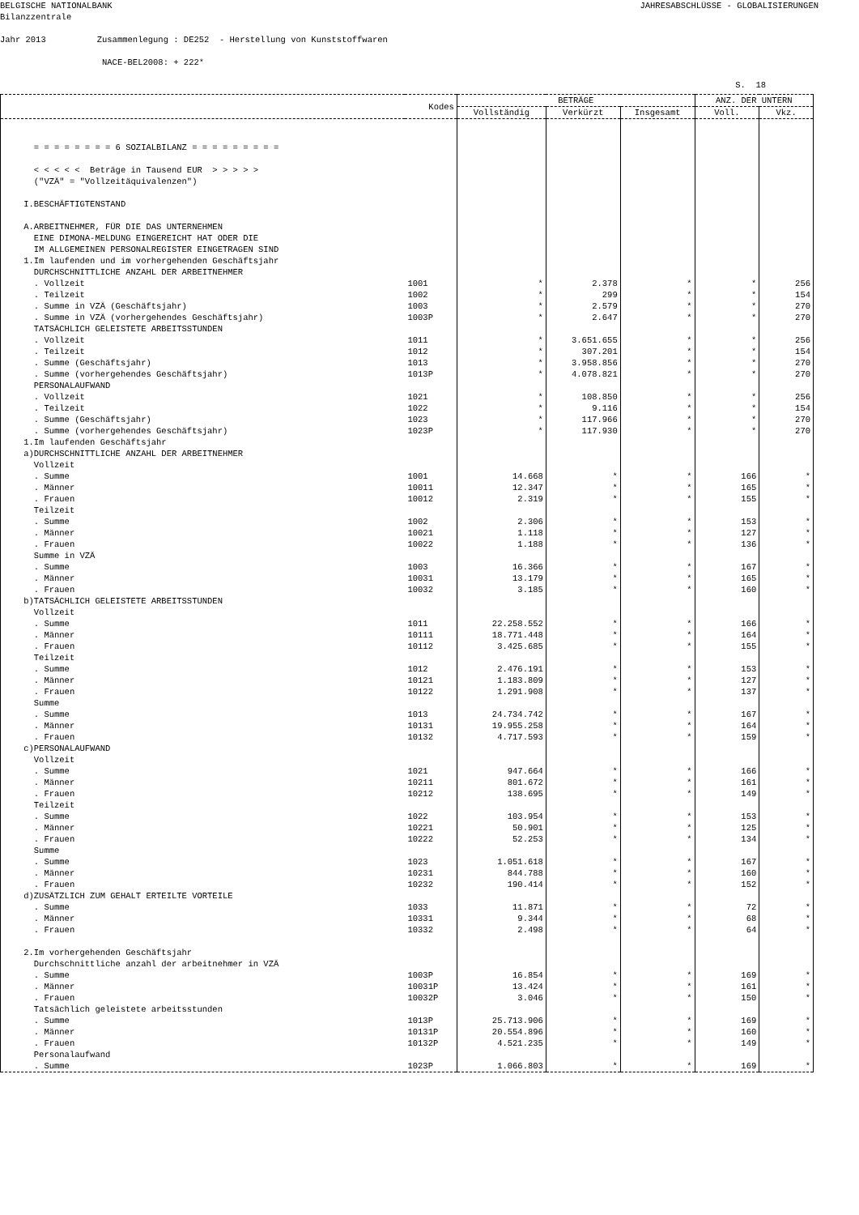BELGISCHE NATIONALBANK JAHRESABSCHLÜSSE - GLOBALISIERUNGEN
Bilanzzentrale
Jahr 2013 Zusammenlegung : DE252 - Herstellung von Kunststoffwaren
NACE-BEL2008: + 222*
S. 18
| | Kodes | BETRÄGE | | | ANZ. DER UNTERN | |
| --- | --- | --- | --- | --- | --- | --- |
| | | Vollständig | Verkürzt | Insgesamt | Voll. | Vkz. |
| = = = = = = = = 6 SOZIALBILANZ = = = = = = = = = < < < < < Beträge in Tausend EUR > > > > > ("VZÄ" = "Vollzeitäquivalenzen") I.BESCHÄFTIGTENSTAND A.ARBEITNEHMER, FÜR DIE DAS UNTERNEHMEN EINE DIMONA-MELDUNG EINGEREICHT HAT ODER DIE IM ALLGEMEINEN PERSONALREGISTER EINGETRAGEN SIND | | | | | | |
| 1.Im laufenden und im vorhergehenden Geschäftsjahr | | | | | | |
| DURCHSCHNITTLICHE ANZAHL DER ARBEITNEHMER | | | | | | |
| . Vollzeit | 1001 | * | 2.378 | * | * | 256 |
| . Teilzeit | 1002 | * | 299 | * | * | 154 |
| . Summe in VZÄ (Geschäftsjahr) | 1003 | * | 2.579 | * | * | 270 |
| . Summe in VZÄ (vorhergehendes Geschäftsjahr) | 1003P | * | 2.647 | * | * | 270 |
| TATSÄCHLICH GELEISTETE ARBEITSSTUNDEN | | | | | | |
| . Vollzeit | 1011 | * | 3.651.655 | * | * | 256 |
| . Teilzeit | 1012 | * | 307.201 | * | * | 154 |
| . Summe (Geschäftsjahr) | 1013 | * | 3.958.856 | * | * | 270 |
| . Summe (vorhergehendes Geschäftsjahr) | 1013P | * | 4.078.821 | * | * | 270 |
| PERSONALAUFWAND | | | | | | |
| . Vollzeit | 1021 | * | 108.850 | * | * | 256 |
| . Teilzeit | 1022 | * | 9.116 | * | * | 154 |
| . Summe (Geschäftsjahr) | 1023 | * | 117.966 | * | * | 270 |
| . Summe (vorhergehendes Geschäftsjahr) | 1023P | * | 117.930 | * | * | 270 |
| 1.Im laufenden Geschäftsjahr | | | | | | |
| a)DURCHSCHNITTLICHE ANZAHL DER ARBEITNEHMER | | | | | | |
| Vollzeit | | | | | | |
| . Summe | 1001 | 14.668 | * | * | 166 | * |
| . Männer | 10011 | 12.347 | * | * | 165 | * |
| . Frauen | 10012 | 2.319 | * | * | 155 | * |
| Teilzeit | | | | | | |
| . Summe | 1002 | 2.306 | * | * | 153 | * |
| . Männer | 10021 | 1.118 | * | * | 127 | * |
| . Frauen | 10022 | 1.188 | * | * | 136 | * |
| Summe in VZÄ | | | | | | |
| . Summe | 1003 | 16.366 | * | * | 167 | * |
| . Männer | 10031 | 13.179 | * | * | 165 | * |
| . Frauen | 10032 | 3.185 | * | * | 160 | * |
| b)TATSÄCHLICH GELEISTETE ARBEITSSTUNDEN | | | | | | |
| Vollzeit | | | | | | |
| . Summe | 1011 | 22.258.552 | * | * | 166 | * |
| . Männer | 10111 | 18.771.448 | * | * | 164 | * |
| . Frauen | 10112 | 3.425.685 | * | * | 155 | * |
| Teilzeit | | | | | | |
| . Summe | 1012 | 2.476.191 | * | * | 153 | * |
| . Männer | 10121 | 1.183.809 | * | * | 127 | * |
| . Frauen | 10122 | 1.291.908 | * | * | 137 | * |
| Summe | | | | | | |
| . Summe | 1013 | 24.734.742 | * | * | 167 | * |
| . Männer | 10131 | 19.955.258 | * | * | 164 | * |
| . Frauen | 10132 | 4.717.593 | * | * | 159 | * |
| c)PERSONALAUFWAND | | | | | | |
| Vollzeit | | | | | | |
| . Summe | 1021 | 947.664 | * | * | 166 | * |
| . Männer | 10211 | 801.672 | * | * | 161 | * |
| . Frauen | 10212 | 138.695 | * | * | 149 | * |
| Teilzeit | | | | | | |
| . Summe | 1022 | 103.954 | * | * | 153 | * |
| . Männer | 10221 | 50.901 | * | * | 125 | * |
| . Frauen | 10222 | 52.253 | * | * | 134 | * |
| Summe | | | | | | |
| . Summe | 1023 | 1.051.618 | * | * | 167 | * |
| . Männer | 10231 | 844.788 | * | * | 160 | * |
| . Frauen | 10232 | 190.414 | * | * | 152 | * |
| d)ZUSÄTZLICH ZUM GEHALT ERTEILTE VORTEILE | | | | | | |
| . Summe | 1033 | 11.871 | * | * | 72 | * |
| . Männer | 10331 | 9.344 | * | * | 68 | * |
| . Frauen | 10332 | 2.498 | * | * | 64 | * |
| 2.Im vorhergehenden Geschäftsjahr | | | | | | |
| Durchschnittliche anzahl der arbeitnehmer in VZÄ | | | | | | |
| . Summe | 1003P | 16.854 | * | * | 169 | * |
| . Männer | 10031P | 13.424 | * | * | 161 | * |
| . Frauen | 10032P | 3.046 | * | * | 150 | * |
| Tatsächlich geleistete arbeitsstunden | | | | | | |
| . Summe | 1013P | 25.713.906 | * | * | 169 | * |
| . Männer | 10131P | 20.554.896 | * | * | 160 | * |
| . Frauen | 10132P | 4.521.235 | * | * | 149 | * |
| Personalaufwand | | | | | | |
| . Summe | 1023P | 1.066.803 | * | * | 169 | * |